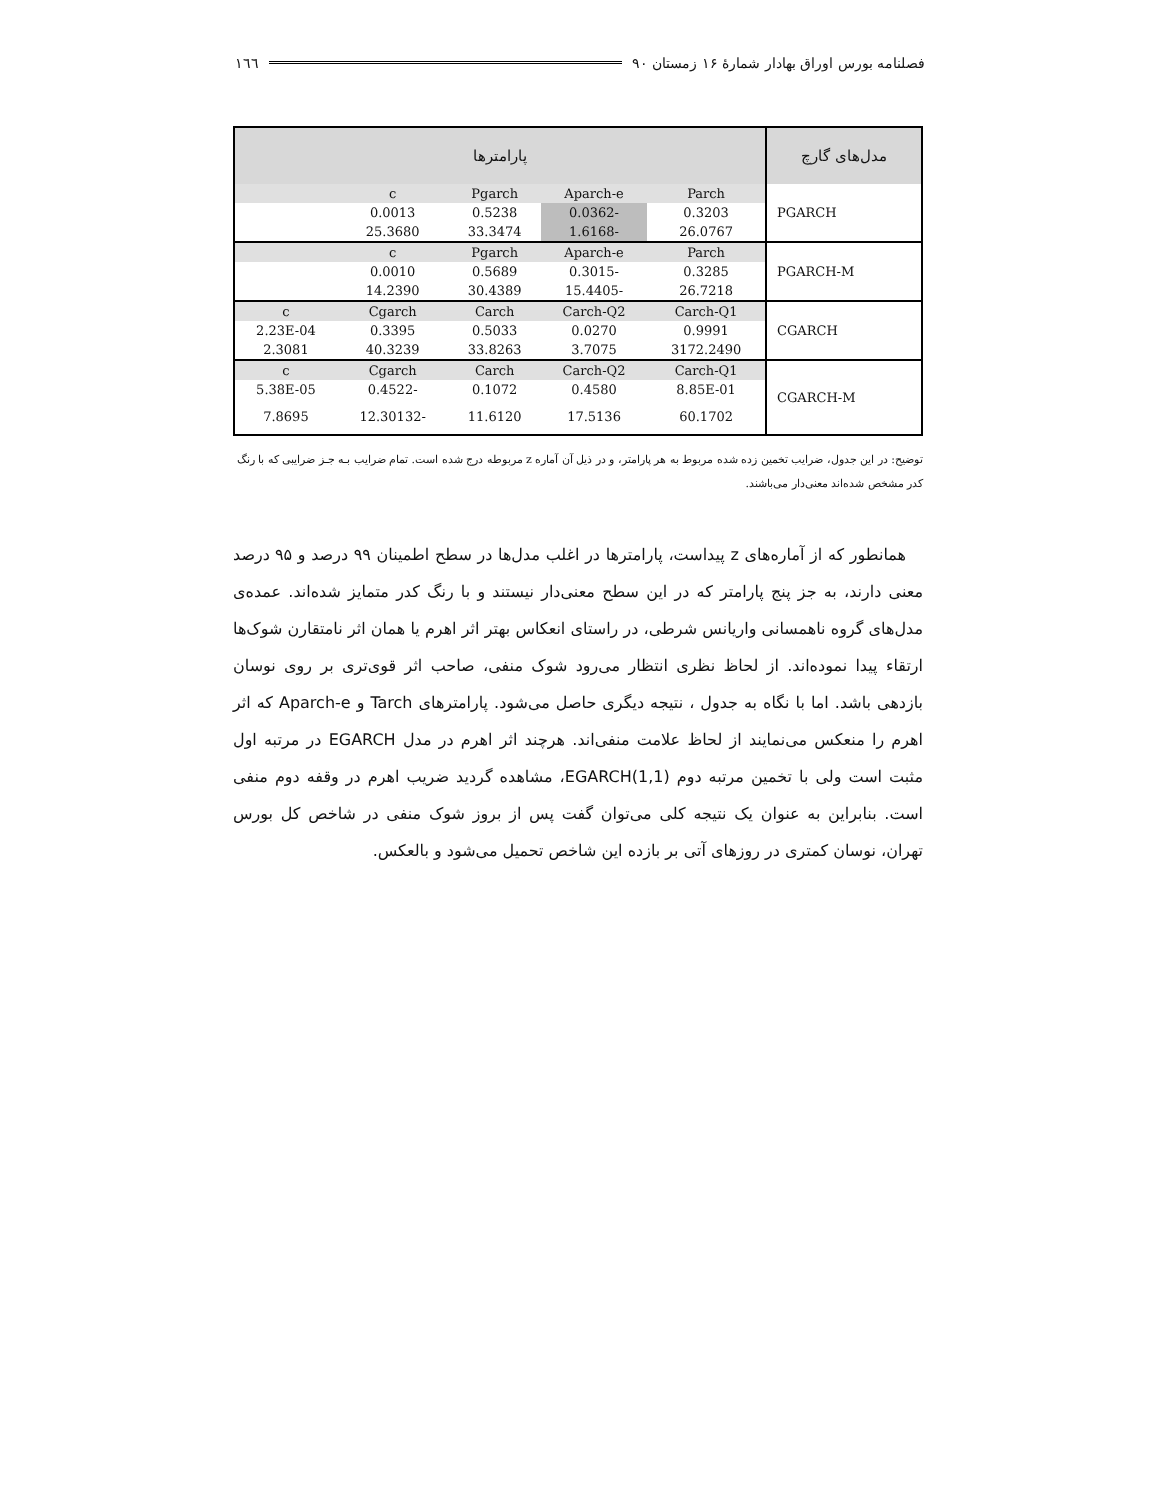فصلنامه بورس اوراق بهادار شمارهٔ ۱۶ زمستان ۹۰ ١٦٦
| مدل‌های گارچ | پارامترها | | | | |
| --- | --- | --- | --- | --- | --- |
| PGARCH | Parch | Aparch-e | Pgarch | c | |
| | 0.3203 | -0.0362 | 0.5238 | 0.0013 | |
| | 26.0767 | -1.6168 | 33.3474 | 25.3680 | |
| PGARCH-M | Parch | Aparch-e | Pgarch | c | |
| | 0.3285 | -0.3015 | 0.5689 | 0.0010 | |
| | 26.7218 | -15.4405 | 30.4389 | 14.2390 | |
| CGARCH | Carch-Q1 | Carch-Q2 | Carch | Cgarch | c |
| | 0.9991 | 0.0270 | 0.5033 | 0.3395 | 2.23E-04 |
| | 3172.2490 | 3.7075 | 33.8263 | 40.3239 | 2.3081 |
| CGARCH-M | Carch-Q1 | Carch-Q2 | Carch | Cgarch | c |
| | 8.85E-01 | 0.4580 | 0.1072 | -0.4522 | 5.38E-05 |
| | 60.1702 | 17.5136 | 11.6120 | -12.30132 | 7.8695 |
توضیح: در این جدول، ضرایب تخمین زده شده مربوط به هر پارامتر، و در ذیل آن آماره z مربوطه درج شده است. تمام ضرایب بـه جـز ضرایبی که با رنگ کدر مشخص شده‌اند معنی‌دار می‌باشند.
همانطور که از آماره‌های z پیداست، پارامترها در اغلب مدل‌ها در سطح اطمینان ۹۹ درصد و ۹۵ درصد معنی دارند، به جز پنج پارامتر که در این سطح معنی‌دار نیستند و با رنگ کدر متمایز شده‌اند. عمده‌ی مدل‌های گروه ناهمسانی واریانس شرطی، در راستای انعکاس بهتر اثر اهرم یا همان اثر نامتقارن شوک‌ها ارتقاء پیدا نموده‌اند. از لحاظ نظری انتظار می‌رود شوک منفی، صاحب اثر قوی‌تری بر روی نوسان بازدهی باشد. اما با نگاه به جدول ، نتیجه دیگری حاصل می‌شود. پارامترهای Tarch و Aparch-e که اثر اهرم را منعکس می‌نمایند از لحاظ علامت منفی‌اند. هرچند اثر اهرم در مدل EGARCH در مرتبه اول مثبت است ولی با تخمین مرتبه دوم EGARCH(1,1)، مشاهده گردید ضریب اهرم در وقفه دوم منفی است. بنابراین به عنوان یک نتیجه کلی می‌توان گفت پس از بروز شوک منفی در شاخص کل بورس تهران، نوسان کمتری در روزهای آتی بر بازده این شاخص تحمیل می‌شود و بالعکس.